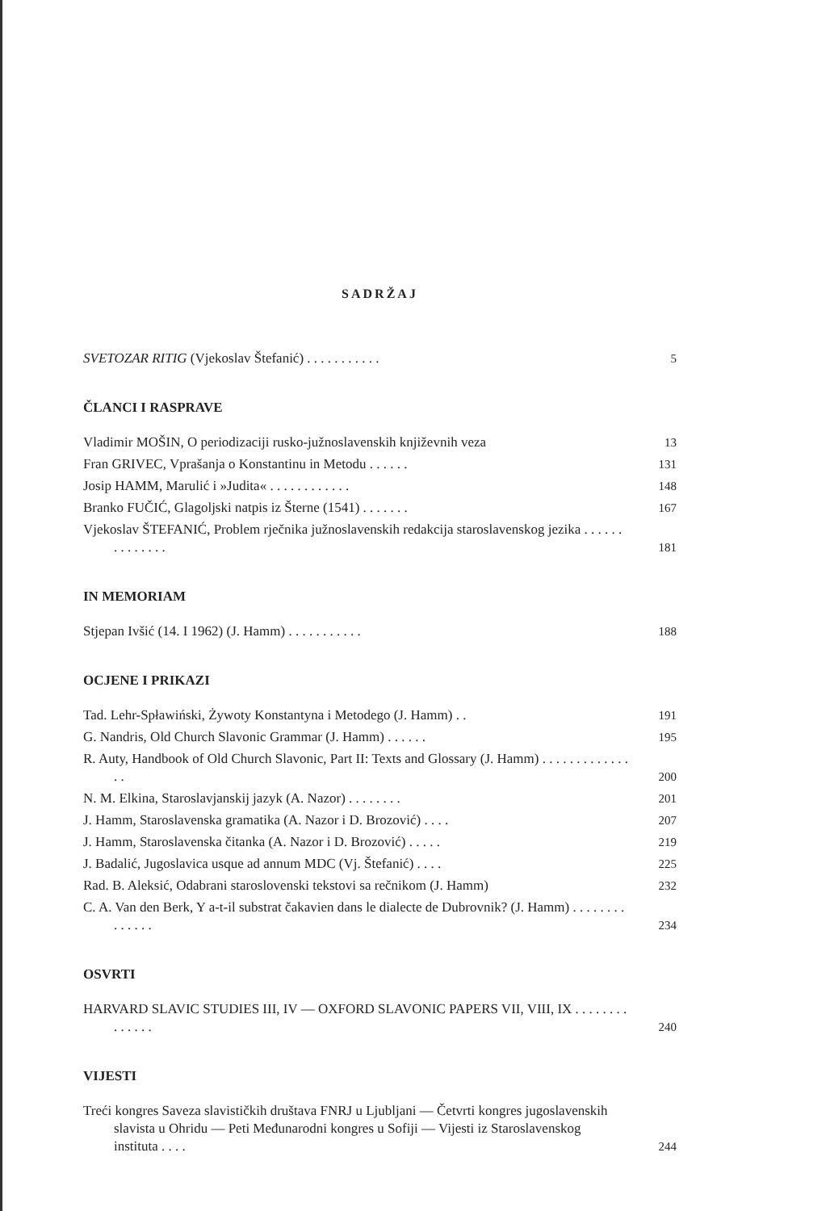SADRŽAJ
SVETOZAR RITIG (Vjekoslav Štefanić) . . . . . . . . . . .
5
ČLANCI I RASPRAVE
Vladimir MOŠIN, O periodizaciji rusko-južnoslavenskih književnih veza
13
Fran GRIVEC, Vprašanja o Konstantinu in Metodu . . . . . .
131
Josip HAMM, Marulić i »Judita« . . . . . . . . . . . .
148
Branko FUČIĆ, Glagoljski natpis iz Šterne (1541) . . . . . . .
167
Vjekoslav ŠTEFANIĆ, Problem rječnika južnoslavenskih redakcija staroslavenskog jezika . . . . . . . . . . . . . .
181
IN MEMORIAM
Stjepan Ivšić (14. I 1962) (J. Hamm) . . . . . . . . . . .
188
OCJENE I PRIKAZI
Tad. Lehr-Spławiński, Żywoty Konstantyna i Metodego (J. Hamm) . .
191
G. Nandris, Old Church Slavonic Grammar (J. Hamm) . . . . . .
195
R. Auty, Handbook of Old Church Slavonic, Part II: Texts and Glossary (J. Hamm) . . . . . . . . . . . . . . .
200
N. M. Elkina, Staroslavjanskij jazyk (A. Nazor) . . . . . . . .
201
J. Hamm, Staroslavenska gramatika (A. Nazor i D. Brozović) . . . .
207
J. Hamm, Staroslavenska čitanka (A. Nazor i D. Brozović) . . . . .
219
J. Badalić, Jugoslavica usque ad annum MDC (Vj. Štefanić) . . . .
225
Rad. B. Aleksić, Odabrani staroslovenski tekstovi sa rečnikom (J. Hamm)
232
C. A. Van den Berk, Y a-t-il substrat čakavien dans le dialecte de Dubrovnik? (J. Hamm) . . . . . . . . . . . . . .
234
OSVRTI
HARVARD SLAVIC STUDIES III, IV — OXFORD SLAVONIC PAPERS VII, VIII, IX . . . . . . . . . . . . . .
240
VIJESTI
Treći kongres Saveza slavističkih društava FNRJ u Ljubljani — Četvrti kongres jugoslavenskih slavista u Ohridu — Peti Međunarodni kongres u Sofiji — Vijesti iz Staroslavenskog instituta . . . .
244